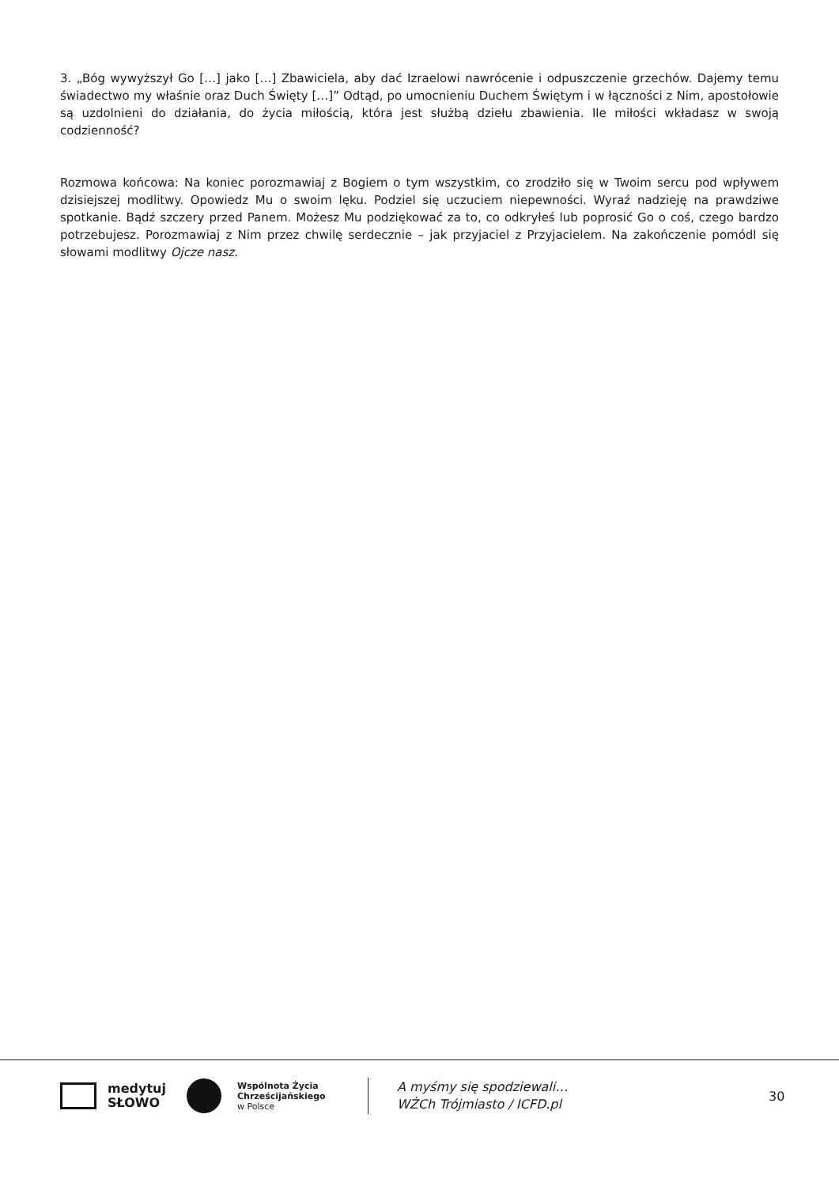3. „Bóg wywyższył Go […] jako […] Zbawiciela, aby dać Izraelowi nawrócenie i odpuszczenie grzechów. Dajemy temu świadectwo my właśnie oraz Duch Święty […]” Odtąd, po umocnieniu Duchem Świętym i w łączności z Nim, apostołowie są uzdolnieni do działania, do życia miłością, która jest służbą dziełu zbawienia. Ile miłości wkładasz w swoją codzienność?
Rozmowa końcowa: Na koniec porozmawiaj z Bogiem o tym wszystkim, co zrodziło się w Twoim sercu pod wpływem dzisiejszej modlitwy. Opowiedz Mu o swoim lęku. Podziel się uczuciem niepewności. Wyraź nadzieję na prawdziwe spotkanie. Bądź szczery przed Panem. Możesz Mu podziękować za to, co odkryłeś lub poprosić Go o coś, czego bardzo potrzebujesz. Porozmawiaj z Nim przez chwilę serdecz­nie – jak przyjaciel z Przyjacielem. Na zakończenie pomódl się słowami modlitwy Ojcze nasz.
medytuj
SŁOWO
Wspólnota Życia
Chrześcijańskiego
w Polsce
A myśmy się spodziewali…
WŻCh Trójmiasto / ICFD.pl
30